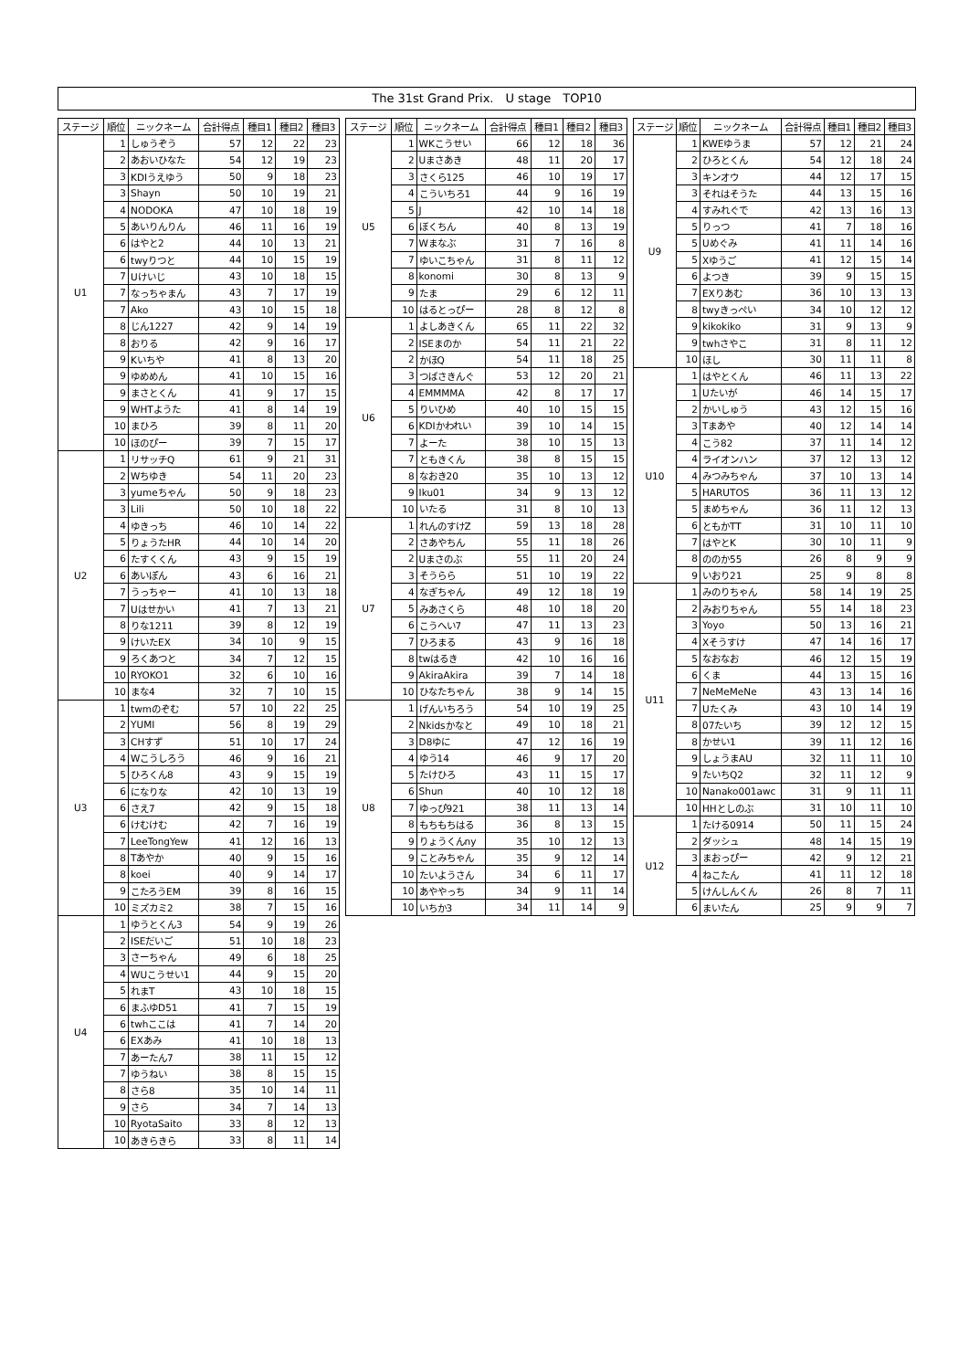The 31st Grand Prix.　U stage　TOP10
| ステージ | 順位 | ニックネーム | 合計得点 | 種目1 | 種目2 | 種目3 |
| --- | --- | --- | --- | --- | --- | --- |
| U1 | 1 | しゅうぞう | 57 | 12 | 22 | 23 |
| | 2 | あおいひなた | 54 | 12 | 19 | 23 |
| | 3 | KDIうえゆう | 50 | 9 | 18 | 23 |
| | 3 | Shayn | 50 | 10 | 19 | 21 |
| | 4 | NODOKA | 47 | 10 | 18 | 19 |
| | 5 | あいりんりん | 46 | 11 | 16 | 19 |
| | 6 | はやと2 | 44 | 10 | 13 | 21 |
| | 6 | twyりつと | 44 | 10 | 15 | 19 |
| | 7 | Uけいじ | 43 | 10 | 18 | 15 |
| | 7 | なっちゃまん | 43 | 7 | 17 | 19 |
| | 7 | Ako | 43 | 10 | 15 | 18 |
| | 8 | じん1227 | 42 | 9 | 14 | 19 |
| | 8 | おりる | 42 | 9 | 16 | 17 |
| | 9 | Kいちや | 41 | 8 | 13 | 20 |
| | 9 | ゆめめん | 41 | 10 | 15 | 16 |
| | 9 | まさとくん | 41 | 9 | 17 | 15 |
| | 9 | WHTようた | 41 | 8 | 14 | 19 |
| | 10 | まひろ | 39 | 8 | 11 | 20 |
| | 10 | ほのぴー | 39 | 7 | 15 | 17 |
| U2 | 1 | リサッチQ | 61 | 9 | 21 | 31 |
| | 2 | Wちゆき | 54 | 11 | 20 | 23 |
| | 3 | yumeちゃん | 50 | 9 | 18 | 23 |
| | 3 | Lili | 50 | 10 | 18 | 22 |
| | 4 | ゆきっち | 46 | 10 | 14 | 22 |
| | 5 | りょうたHR | 44 | 10 | 14 | 20 |
| | 6 | たすくくん | 43 | 9 | 15 | 19 |
| | 6 | あいぽん | 43 | 6 | 16 | 21 |
| | 7 | うっちゃー | 41 | 10 | 13 | 18 |
| | 7 | Uはせかい | 41 | 7 | 13 | 21 |
| | 8 | りな1211 | 39 | 8 | 12 | 19 |
| | 9 | けいたEX | 34 | 10 | 9 | 15 |
| | 9 | ろくあつと | 34 | 7 | 12 | 15 |
| | 10 | RYOKO1 | 32 | 6 | 10 | 16 |
| | 10 | まな4 | 32 | 7 | 10 | 15 |
| U3 | 1 | twmのぞむ | 57 | 10 | 22 | 25 |
| | 2 | YUMI | 56 | 8 | 19 | 29 |
| | 3 | CHすず | 51 | 10 | 17 | 24 |
| | 4 | Wこうしろう | 46 | 9 | 16 | 21 |
| | 5 | ひろくん8 | 43 | 9 | 15 | 19 |
| | 6 | になりな | 42 | 10 | 13 | 19 |
| | 6 | さえ7 | 42 | 9 | 15 | 18 |
| | 6 | けむけむ | 42 | 7 | 16 | 19 |
| | 7 | LeeTongYew | 41 | 12 | 16 | 13 |
| | 8 | Tあやか | 40 | 9 | 15 | 16 |
| | 8 | koei | 40 | 9 | 14 | 17 |
| | 9 | こたろうEM | 39 | 8 | 16 | 15 |
| | 10 | ミズカミ2 | 38 | 7 | 15 | 16 |
| U4 | 1 | ゆうとくん3 | 54 | 9 | 19 | 26 |
| | 2 | ISEだいご | 51 | 10 | 18 | 23 |
| | 3 | さーちゃん | 49 | 6 | 18 | 25 |
| | 4 | WUこうせい1 | 44 | 9 | 15 | 20 |
| | 5 | れまT | 43 | 10 | 18 | 15 |
| | 6 | まふゆD51 | 41 | 7 | 15 | 19 |
| | 6 | twhここは | 41 | 7 | 14 | 20 |
| | 6 | EXあみ | 41 | 10 | 18 | 13 |
| | 7 | あーたん7 | 38 | 11 | 15 | 12 |
| | 7 | ゆうねい | 38 | 8 | 15 | 15 |
| | 8 | さら8 | 35 | 10 | 14 | 11 |
| | 9 | さら | 34 | 7 | 14 | 13 |
| | 10 | RyotaSaito | 33 | 8 | 12 | 13 |
| | 10 | あきらきら | 33 | 8 | 11 | 14 |
| ステージ | 順位 | ニックネーム | 合計得点 | 種目1 | 種目2 | 種目3 |
| --- | --- | --- | --- | --- | --- | --- |
| U5 | 1 | WKこうせい | 66 | 12 | 18 | 36 |
| | 2 | Uまさあき | 48 | 11 | 20 | 17 |
| | 3 | さくら125 | 46 | 10 | 19 | 17 |
| | 4 | こういちろ1 | 44 | 9 | 16 | 19 |
| | 5 | J | 42 | 10 | 14 | 18 |
| | 6 | ぼくちん | 40 | 8 | 13 | 19 |
| | 7 | Wまなぶ | 31 | 7 | 16 | 8 |
| | 7 | ゆいこちゃん | 31 | 8 | 11 | 12 |
| | 8 | konomi | 30 | 8 | 13 | 9 |
| | 9 | たま | 29 | 6 | 12 | 11 |
| | 10 | はるとっぴー | 28 | 8 | 12 | 8 |
| U6 | 1 | よしあきくん | 65 | 11 | 22 | 32 |
| | 2 | ISEまのか | 54 | 11 | 21 | 22 |
| | 2 | かほQ | 54 | 11 | 18 | 25 |
| | 3 | つばさきんぐ | 53 | 12 | 20 | 21 |
| | 4 | EMMMMA | 42 | 8 | 17 | 17 |
| | 5 | りいひめ | 40 | 10 | 15 | 15 |
| | 6 | KDIかわれい | 39 | 10 | 14 | 15 |
| | 7 | よーた | 38 | 10 | 15 | 13 |
| | 7 | ともきくん | 38 | 8 | 15 | 15 |
| | 8 | なおき20 | 35 | 10 | 13 | 12 |
| | 9 | Iku01 | 34 | 9 | 13 | 12 |
| | 10 | いたる | 31 | 8 | 10 | 13 |
| U7 | 1 | れんのすけZ | 59 | 13 | 18 | 28 |
| | 2 | さあやちん | 55 | 11 | 18 | 26 |
| | 2 | Uまさのぶ | 55 | 11 | 20 | 24 |
| | 3 | そうらら | 51 | 10 | 19 | 22 |
| | 4 | なぎちゃん | 49 | 12 | 18 | 19 |
| | 5 | みあさくら | 48 | 10 | 18 | 20 |
| | 6 | こうへい7 | 47 | 11 | 13 | 23 |
| | 7 | ひろまる | 43 | 9 | 16 | 18 |
| | 8 | twはるき | 42 | 10 | 16 | 16 |
| | 9 | AkiraAkira | 39 | 7 | 14 | 18 |
| | 10 | ひなたちゃん | 38 | 9 | 14 | 15 |
| U8 | 1 | げんいちろう | 54 | 10 | 19 | 25 |
| | 2 | Nkidsかなと | 49 | 10 | 18 | 21 |
| | 3 | D8ゆに | 47 | 12 | 16 | 19 |
| | 4 | ゆう14 | 46 | 9 | 17 | 20 |
| | 5 | たけひろ | 43 | 11 | 15 | 17 |
| | 6 | Shun | 40 | 10 | 12 | 18 |
| | 7 | ゆっぴ921 | 38 | 11 | 13 | 14 |
| | 8 | もちもちはる | 36 | 8 | 13 | 15 |
| | 9 | りょうくんny | 35 | 10 | 12 | 13 |
| | 9 | ことみちゃん | 35 | 9 | 12 | 14 |
| | 10 | たいようさん | 34 | 6 | 11 | 17 |
| | 10 | あややっち | 34 | 9 | 11 | 14 |
| | 10 | いちか3 | 34 | 11 | 14 | 9 |
| ステージ | 順位 | ニックネーム | 合計得点 | 種目1 | 種目2 | 種目3 |
| --- | --- | --- | --- | --- | --- | --- |
| U9 | 1 | KWEゆうま | 57 | 12 | 21 | 24 |
| | 2 | ひろとくん | 54 | 12 | 18 | 24 |
| | 3 | キンオウ | 44 | 12 | 17 | 15 |
| | 3 | それはそうた | 44 | 13 | 15 | 16 |
| | 4 | すみれぐで | 42 | 13 | 16 | 13 |
| | 5 | りっつ | 41 | 7 | 18 | 16 |
| | 5 | Uめぐみ | 41 | 11 | 14 | 16 |
| | 5 | Xゆうご | 41 | 12 | 15 | 14 |
| | 6 | よつき | 39 | 9 | 15 | 15 |
| | 7 | EXりあむ | 36 | 10 | 13 | 13 |
| | 8 | twyきっぺい | 34 | 10 | 12 | 12 |
| | 9 | kikokiko | 31 | 9 | 13 | 9 |
| | 9 | twhさやこ | 31 | 8 | 11 | 12 |
| | 10 | ほし | 30 | 11 | 11 | 8 |
| U10 | 1 | はやとくん | 46 | 11 | 13 | 22 |
| | 1 | Uたいが | 46 | 14 | 15 | 17 |
| | 2 | かいしゅう | 43 | 12 | 15 | 16 |
| | 3 | Tまあや | 40 | 12 | 14 | 14 |
| | 4 | こう82 | 37 | 11 | 14 | 12 |
| | 4 | ライオンハン | 37 | 12 | 13 | 12 |
| | 4 | みつみちゃん | 37 | 10 | 13 | 14 |
| | 5 | HARUTOS | 36 | 11 | 13 | 12 |
| | 5 | まめちゃん | 36 | 11 | 12 | 13 |
| | 6 | ともかTT | 31 | 10 | 11 | 10 |
| | 7 | はやとK | 30 | 10 | 11 | 9 |
| | 8 | ののか55 | 26 | 8 | 9 | 9 |
| | 9 | いおり21 | 25 | 9 | 8 | 8 |
| U11 | 1 | みのりちゃん | 58 | 14 | 19 | 25 |
| | 2 | みおりちゃん | 55 | 14 | 18 | 23 |
| | 3 | Yoyo | 50 | 13 | 16 | 21 |
| | 4 | Xそうすけ | 47 | 14 | 16 | 17 |
| | 5 | なおなお | 46 | 12 | 15 | 19 |
| | 6 | くま | 44 | 13 | 15 | 16 |
| | 7 | NeMeMeNe | 43 | 13 | 14 | 16 |
| | 7 | Uたくみ | 43 | 10 | 14 | 19 |
| | 8 | 07たいち | 39 | 12 | 12 | 15 |
| | 8 | かせい1 | 39 | 11 | 12 | 16 |
| | 9 | しょうまAU | 32 | 11 | 11 | 10 |
| | 9 | たいちQ2 | 32 | 11 | 12 | 9 |
| | 10 | Nanako001awc | 31 | 9 | 11 | 11 |
| | 10 | HHとしのぶ | 31 | 10 | 11 | 10 |
| U12 | 1 | たける0914 | 50 | 11 | 15 | 24 |
| | 2 | ダッシュ | 48 | 14 | 15 | 19 |
| | 3 | まおっぴー | 42 | 9 | 12 | 21 |
| | 4 | ねこたん | 41 | 11 | 12 | 18 |
| | 5 | けんしんくん | 26 | 8 | 7 | 11 |
| | 6 | まいたん | 25 | 9 | 9 | 7 |